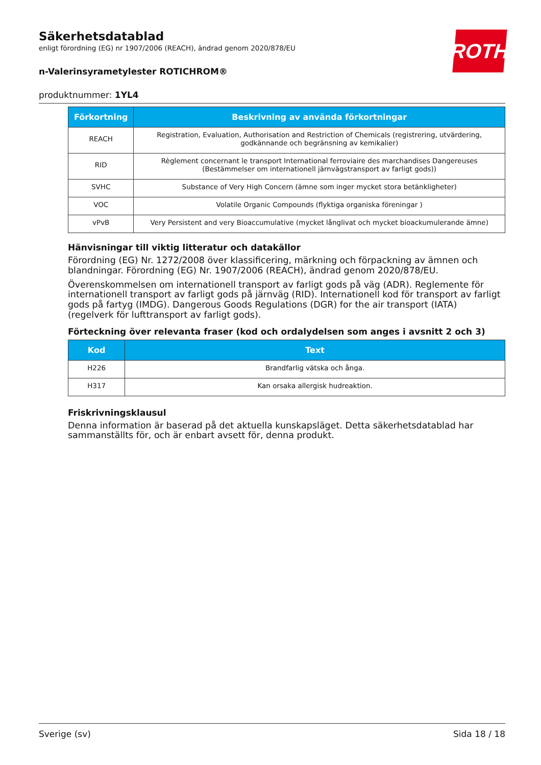ROTH
Säkerhetsdatablad
enligt förordning (EG) nr 1907/2006 (REACH), ändrad genom 2020/878/EU
n-Valerinsyrametylester ROTICHROM®
produktnummer: 1YL4
| Förkortning | Beskrivning av använda förkortningar |
| --- | --- |
| REACH | Registration, Evaluation, Authorisation and Restriction of Chemicals (registrering, utvärdering, godkännande och begränsning av kemikalier) |
| RID | Règlement concernant le transport International ferroviaire des marchandises Dangereuses (Bestämmelser om internationell järnvägstransport av farligt gods)) |
| SVHC | Substance of Very High Concern (ämne som inger mycket stora betänkligheter) |
| VOC | Volatile Organic Compounds (flyktiga organiska föreningar ) |
| vPvB | Very Persistent and very Bioaccumulative (mycket långlivat och mycket bioackumulerande ämne) |
Hänvisningar till viktig litteratur och datakällor
Förordning (EG) Nr. 1272/2008 över klassificering, märkning och förpackning av ämnen och blandningar. Förordning (EG) Nr. 1907/2006 (REACH), ändrad genom 2020/878/EU.
Överenskommelsen om internationell transport av farligt gods på väg (ADR). Reglemente för internationell transport av farligt gods på järnväg (RID). Internationell kod för transport av farligt gods på fartyg (IMDG). Dangerous Goods Regulations (DGR) for the air transport (IATA) (regelverk för lufttransport av farligt gods).
Förteckning över relevanta fraser (kod och ordalydelsen som anges i avsnitt 2 och 3)
| Kod | Text |
| --- | --- |
| H226 | Brandfarlig vätska och ånga. |
| H317 | Kan orsaka allergisk hudreaktion. |
Friskrivningsklausul
Denna information är baserad på det aktuella kunskapsläget. Detta säkerhetsdatablad har sammanställts för, och är enbart avsett för, denna produkt.
Sverige (sv) Sida 18 / 18